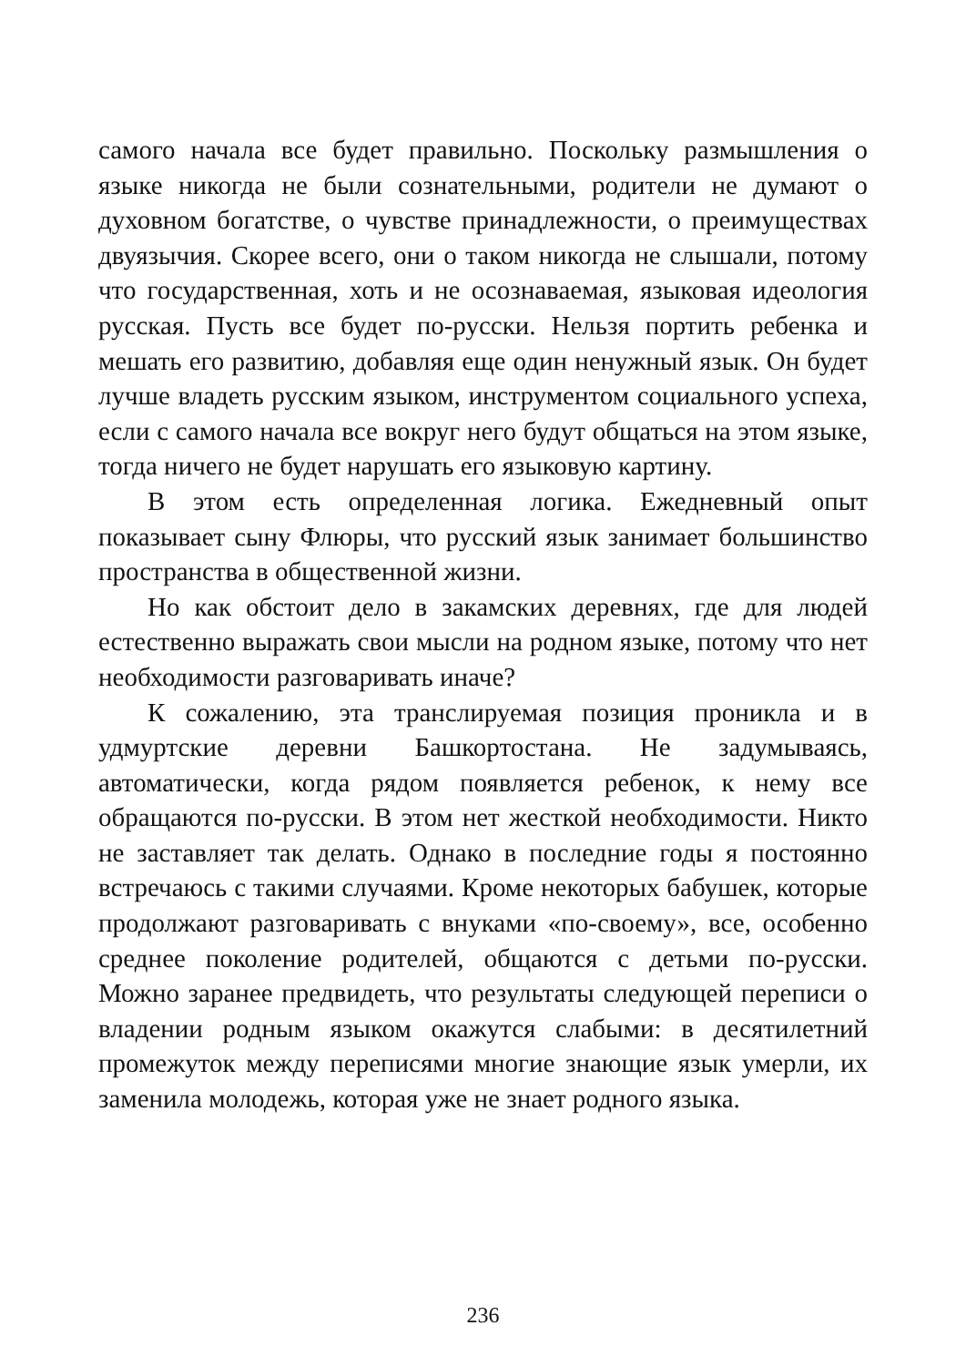самого начала все будет правильно. Поскольку размышления о языке никогда не были сознательными, родители не думают о духовном богатстве, о чувстве принадлежности, о преимуществах двуязычия. Скорее всего, они о таком никогда не слышали, потому что государственная, хоть и не осознаваемая, языковая идеология русская. Пусть все будет по-русски. Нельзя портить ребенка и мешать его развитию, добавляя еще один ненужный язык. Он будет лучше владеть русским языком, инструментом социального успеха, если с самого начала все вокруг него будут общаться на этом языке, тогда ничего не будет нарушать его языковую картину.
В этом есть определенная логика. Ежедневный опыт показывает сыну Флюры, что русский язык занимает большинство пространства в общественной жизни.
Но как обстоит дело в закамских деревнях, где для людей естественно выражать свои мысли на родном языке, потому что нет необходимости разговаривать иначе?
К сожалению, эта транслируемая позиция проникла и в удмуртские деревни Башкортостана. Не задумываясь, автоматически, когда рядом появляется ребенок, к нему все обращаются по-русски. В этом нет жесткой необходимости. Никто не заставляет так делать. Однако в последние годы я постоянно встречаюсь с такими случаями. Кроме некоторых бабушек, которые продолжают разговаривать с внуками «по-своему», все, особенно среднее поколение родителей, общаются с детьми по-русски. Можно заранее предвидеть, что результаты следующей переписи о владении родным языком окажутся слабыми: в десятилетний промежуток между переписями многие знающие язык умерли, их заменила молодежь, которая уже не знает родного языка.
236